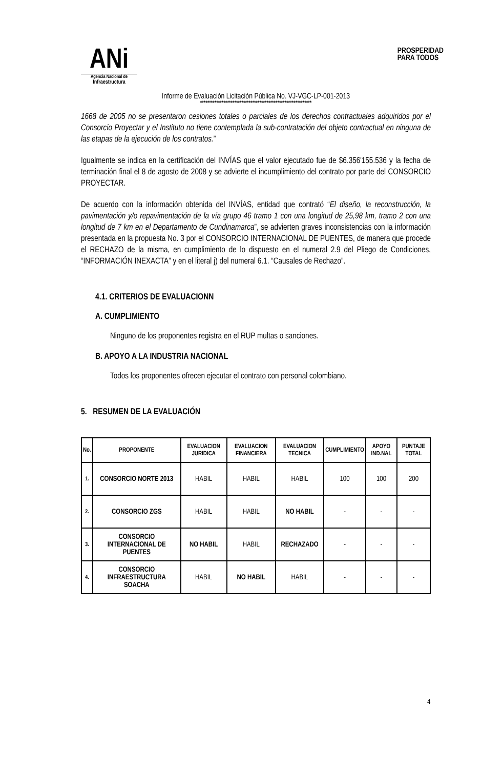ANi
Agencia Nacional de
Infraestructura
PROSPERIDAD
PARA TODOS
Informe de Evaluación Licitación Pública No. VJ-VGC-LP-001-2013
**************************************************************
1668 de 2005 no se presentaron cesiones totales o parciales de los derechos contractuales adquiridos por el Consorcio Proyectar y el Instituto no tiene contemplada la sub-contratación del objeto contractual en ninguna de las etapas de la ejecución de los contratos.”
Igualmente se indica en la certificación del INVÍAS que el valor ejecutado fue de $6.356'155.536 y la fecha de terminación final el 8 de agosto de 2008 y se advierte el incumplimiento del contrato por parte del CONSORCIO PROYECTAR.
De acuerdo con la información obtenida del INVÍAS, entidad que contrató “El diseño, la reconstrucción, la pavimentación y/o repavimentación de la vía grupo 46 tramo 1 con una longitud de 25,98 km, tramo 2 con una longitud de 7 km en el Departamento de Cundinamarca”, se advierten graves inconsistencias con la información presentada en la propuesta No. 3 por el CONSORCIO INTERNACIONAL DE PUENTES, de manera que procede el RECHAZO de la misma, en cumplimiento de lo dispuesto en el numeral 2.9 del Pliego de Condiciones, “INFORMACIÓN INEXACTA” y en el literal j) del numeral 6.1. “Causales de Rechazo”.
4.1. CRITERIOS DE EVALUACIONN
A. CUMPLIMIENTO
Ninguno de los proponentes registra en el RUP multas o sanciones.
B. APOYO A LA INDUSTRIA NACIONAL
Todos los proponentes ofrecen ejecutar el contrato con personal colombiano.
5. RESUMEN DE LA EVALUACIÓN
| No. | PROPONENTE | EVALUACION JURIDICA | EVALUACION FINANCIERA | EVALUACION TECNICA | CUMPLIMIENTO | APOYO IND.NAL | PUNTAJE TOTAL |
| --- | --- | --- | --- | --- | --- | --- | --- |
| 1. | CONSORCIO NORTE 2013 | HABIL | HABIL | HABIL | 100 | 100 | 200 |
| 2. | CONSORCIO ZGS | HABIL | HABIL | NO HABIL | - | - | - |
| 3. | CONSORCIO INTERNACIONAL DE PUENTES | NO HABIL | HABIL | RECHAZADO | - | - | - |
| 4. | CONSORCIO INFRAESTRUCTURA SOACHA | HABIL | NO HABIL | HABIL | - | - | - |
4